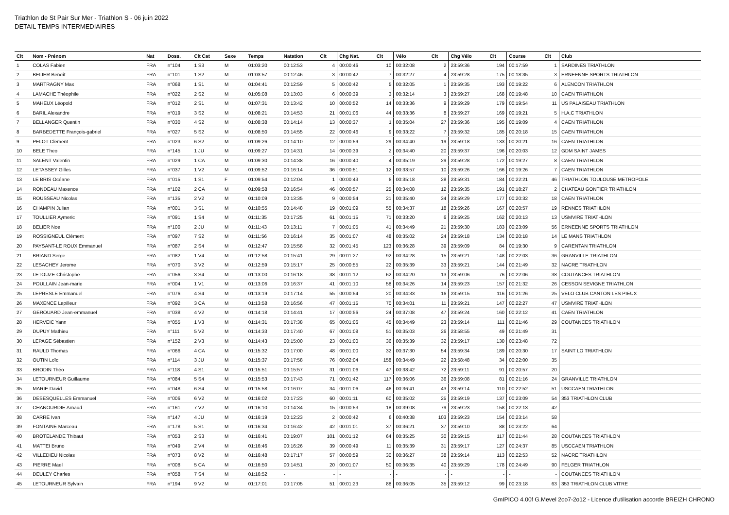Triathlon de St Pair Sur Mer - Triathlon S - 06 juin 2022
DETAIL TEMPS INTERMEDIAIRES
| Clt | Nom - Prénom | Nat | Doss. | Clt Cat | Sexe | Temps | Natation | Clt | Chg Nat. | Clt | Vélo | Clt | Chg Vélo | Clt | Course | Clt | Club |
| --- | --- | --- | --- | --- | --- | --- | --- | --- | --- | --- | --- | --- | --- | --- | --- | --- | --- |
| 1 | COLAS Fabien | FRA | n°104 | 1 S3 | M | 01:03:20 | 00:12:53 | 4 | 00:00:46 | 10 | 00:32:08 | 2 | 23:59:36 | 194 | 00:17:59 | 1 | SARDINES TRIATHLON |
| 2 | BELIER Benoît | FRA | n°101 | 1 S2 | M | 01:03:57 | 00:12:46 | 3 | 00:00:42 | 7 | 00:32:27 | 4 | 23:59:28 | 175 | 00:18:35 | 3 | ERNEENNE SPORTS TRIATHLON |
| 3 | MARTRAGNY Max | FRA | n°068 | 1 S1 | M | 01:04:41 | 00:12:59 | 5 | 00:00:42 | 5 | 00:32:05 | 1 | 23:59:35 | 193 | 00:19:22 | 6 | ALENCON TRIATHLON |
| 4 | LAMACHE Théophile | FRA | n°022 | 2 S2 | M | 01:05:08 | 00:13:03 | 6 | 00:00:39 | 3 | 00:32:14 | 3 | 23:59:27 | 168 | 00:19:48 | 10 | CAEN TRIATHLON |
| 5 | MAHEUX Léopold | FRA | n°012 | 2 S1 | M | 01:07:31 | 00:13:42 | 10 | 00:00:52 | 14 | 00:33:36 | 9 | 23:59:29 | 179 | 00:19:54 | 11 | US PALAISEAU TRIATHLON |
| 6 | BARIL Alexandre | FRA | n°019 | 3 S2 | M | 01:08:21 | 00:14:53 | 21 | 00:01:06 | 44 | 00:33:36 | 8 | 23:59:27 | 169 | 00:19:21 | 5 | H.A.C TRIATHLON |
| 7 | BELLANGER Quentin | FRA | n°030 | 4 S2 | M | 01:08:38 | 00:14:14 | 13 | 00:00:37 | 1 | 00:35:04 | 27 | 23:59:36 | 195 | 00:19:09 | 4 | CAEN TRIATHLON |
| 8 | BARBEDETTE François-gabriel | FRA | n°027 | 5 S2 | M | 01:08:50 | 00:14:55 | 22 | 00:00:46 | 9 | 00:33:22 | 7 | 23:59:32 | 185 | 00:20:18 | 15 | CAEN TRIATHLON |
| 9 | PELOT Clement | FRA | n°023 | 6 S2 | M | 01:09:26 | 00:14:10 | 12 | 00:00:59 | 29 | 00:34:40 | 19 | 23:59:18 | 133 | 00:20:21 | 16 | CAEN TRIATHLON |
| 10 | BELE Theo | FRA | n°145 | 1 JU | M | 01:09:27 | 00:14:31 | 14 | 00:00:39 | 2 | 00:34:40 | 20 | 23:59:37 | 196 | 00:20:03 | 12 | GDM SAINT JAMES |
| 11 | SALENT Valentin | FRA | n°029 | 1 CA | M | 01:09:30 | 00:14:38 | 16 | 00:00:40 | 4 | 00:35:19 | 29 | 23:59:28 | 172 | 00:19:27 | 8 | CAEN TRIATHLON |
| 12 | LETASSEY Gilles | FRA | n°037 | 1 V2 | M | 01:09:52 | 00:16:14 | 36 | 00:00:51 | 12 | 00:33:57 | 10 | 23:59:26 | 166 | 00:19:26 | 7 | CAEN TRIATHLON |
| 13 | LE BRIS Océane | FRA | n°015 | 1 S1 | F | 01:09:54 | 00:12:04 | 1 | 00:00:43 | 8 | 00:35:18 | 28 | 23:59:31 | 184 | 00:22:21 | 46 | TRIATHLON TOULOUSE METROPOLE |
| 14 | RONDEAU Maxence | FRA | n°102 | 2 CA | M | 01:09:58 | 00:16:54 | 46 | 00:00:57 | 25 | 00:34:08 | 12 | 23:59:35 | 191 | 00:18:27 | 2 | CHATEAU GONTIER TRIATHLON |
| 15 | ROUSSEAU Nicolas | FRA | n°135 | 2 V2 | M | 01:10:09 | 00:13:35 | 9 | 00:00:54 | 21 | 00:35:40 | 34 | 23:59:29 | 177 | 00:20:32 | 18 | CAEN TRIATHLON |
| 16 | CHAMPIN Julian | FRA | n°001 | 3 S1 | M | 01:10:55 | 00:14:48 | 19 | 00:01:09 | 55 | 00:34:37 | 18 | 23:59:26 | 167 | 00:20:57 | 19 | RENNES TRIATHLON |
| 17 | TOULLIER Aymeric | FRA | n°091 | 1 S4 | M | 01:11:35 | 00:17:25 | 61 | 00:01:15 | 71 | 00:33:20 | 6 | 23:59:25 | 162 | 00:20:13 | 13 | USMVIRE TRIATHLON |
| 18 | BELIER Noe | FRA | n°100 | 2 JU | M | 01:11:43 | 00:13:11 | 7 | 00:01:05 | 41 | 00:34:49 | 21 | 23:59:30 | 183 | 00:23:09 | 56 | ERNEENNE SPORTS TRIATHLON |
| 19 | ROSSIGNEUL Clément | FRA | n°097 | 7 S2 | M | 01:11:56 | 00:16:14 | 35 | 00:01:07 | 48 | 00:35:02 | 24 | 23:59:18 | 134 | 00:20:18 | 14 | LE MANS TRIATHLON |
| 20 | PAYSANT-LE ROUX Emmanuel | FRA | n°087 | 2 S4 | M | 01:12:47 | 00:15:58 | 32 | 00:01:45 | 123 | 00:36:28 | 39 | 23:59:09 | 84 | 00:19:30 | 9 | CARENTAN TRIATHLON |
| 21 | BRIAND Serge | FRA | n°082 | 1 V4 | M | 01:12:58 | 00:15:41 | 29 | 00:01:27 | 92 | 00:34:28 | 15 | 23:59:21 | 148 | 00:22:03 | 36 | GRANVILLE TRIATHLON |
| 22 | LESACHEY Jerome | FRA | n°070 | 3 V2 | M | 01:12:59 | 00:15:17 | 25 | 00:00:55 | 22 | 00:35:39 | 33 | 23:59:21 | 144 | 00:21:49 | 32 | NACRE TRIATHLON |
| 23 | LETOUZE Christophe | FRA | n°056 | 3 S4 | M | 01:13:00 | 00:16:18 | 38 | 00:01:12 | 62 | 00:34:20 | 13 | 23:59:06 | 76 | 00:22:06 | 38 | COUTANCES TRIATHLON |
| 24 | POULLAIN Jean-marie | FRA | n°004 | 1 V1 | M | 01:13:06 | 00:16:37 | 41 | 00:01:10 | 58 | 00:34:26 | 14 | 23:59:23 | 157 | 00:21:32 | 26 | CESSON SEVIGNE TRIATHLON |
| 25 | LEPRESLE Emmanuel | FRA | n°076 | 4 S4 | M | 01:13:19 | 00:17:14 | 55 | 00:00:54 | 20 | 00:34:33 | 16 | 23:59:15 | 116 | 00:21:26 | 25 | VELO CLUB CANTON LES PIEUX |
| 26 | MAXENCE Lepilleur | FRA | n°092 | 3 CA | M | 01:13:58 | 00:16:56 | 47 | 00:01:15 | 70 | 00:34:01 | 11 | 23:59:21 | 147 | 00:22:27 | 47 | USMVIRE TRIATHLON |
| 27 | GEROUARD Jean-emmanuel | FRA | n°038 | 4 V2 | M | 01:14:18 | 00:14:41 | 17 | 00:00:56 | 24 | 00:37:08 | 47 | 23:59:24 | 160 | 00:22:12 | 41 | CAEN TRIATHLON |
| 28 | HERVEIC Yann | FRA | n°055 | 1 V3 | M | 01:14:31 | 00:17:38 | 65 | 00:01:06 | 45 | 00:34:49 | 23 | 23:59:14 | 111 | 00:21:46 | 29 | COUTANCES TRIATHLON |
| 29 | DUPUY Mathieu | FRA | n°111 | 5 V2 | M | 01:14:33 | 00:17:40 | 67 | 00:01:08 | 51 | 00:35:03 | 26 | 23:58:55 | 49 | 00:21:49 | 31 | |
| 30 | LEPAGE Sébastien | FRA | n°152 | 2 V3 | M | 01:14:43 | 00:15:00 | 23 | 00:01:00 | 36 | 00:35:39 | 32 | 23:59:17 | 130 | 00:23:48 | 72 | |
| 31 | RAULD Thomas | FRA | n°066 | 4 CA | M | 01:15:32 | 00:17:00 | 48 | 00:01:00 | 32 | 00:37:30 | 54 | 23:59:34 | 189 | 00:20:30 | 17 | SAINT LO TRIATHLON |
| 32 | OUTIN Loïc | FRA | n°114 | 3 JU | M | 01:15:37 | 00:17:58 | 76 | 00:02:04 | 158 | 00:34:49 | 22 | 23:58:48 | 34 | 00:22:00 | 35 | |
| 33 | BRODIN Théo | FRA | n°118 | 4 S1 | M | 01:15:51 | 00:15:57 | 31 | 00:01:06 | 47 | 00:38:42 | 72 | 23:59:11 | 91 | 00:20:57 | 20 | |
| 34 | LETOURNEUR Guillaume | FRA | n°084 | 5 S4 | M | 01:15:53 | 00:17:43 | 71 | 00:01:42 | 117 | 00:36:06 | 36 | 23:59:08 | 81 | 00:21:16 | 24 | GRANVILLE TRIATHLON |
| 35 | MARIE David | FRA | n°048 | 6 S4 | M | 01:15:58 | 00:16:07 | 34 | 00:01:06 | 46 | 00:36:41 | 43 | 23:59:14 | 110 | 00:22:52 | 51 | USCCAEN TRIATHLON |
| 36 | DESESQUELLES Emmanuel | FRA | n°006 | 6 V2 | M | 01:16:02 | 00:17:23 | 60 | 00:01:11 | 60 | 00:35:02 | 25 | 23:59:19 | 137 | 00:23:09 | 54 | 353 TRIATHLON CLUB |
| 37 | CHANOURDIE Arnaud | FRA | n°161 | 7 V2 | M | 01:16:10 | 00:14:34 | 15 | 00:00:53 | 18 | 00:39:08 | 79 | 23:59:23 | 158 | 00:22:13 | 42 | |
| 38 | CARRE Ivan | FRA | n°147 | 4 JU | M | 01:16:19 | 00:12:23 | 2 | 00:00:42 | 6 | 00:40:38 | 103 | 23:59:23 | 154 | 00:23:14 | 58 | |
| 39 | FONTAINE Marceau | FRA | n°178 | 5 S1 | M | 01:16:34 | 00:16:42 | 42 | 00:01:01 | 37 | 00:36:21 | 37 | 23:59:10 | 88 | 00:23:22 | 64 | |
| 40 | BROTELANDE Thibaut | FRA | n°053 | 2 S3 | M | 01:16:41 | 00:19:07 | 101 | 00:01:12 | 64 | 00:35:25 | 30 | 23:59:15 | 117 | 00:21:44 | 28 | COUTANCES TRIATHLON |
| 41 | MATTEI Bruno | FRA | n°049 | 2 V4 | M | 01:16:46 | 00:16:26 | 39 | 00:00:49 | 11 | 00:35:39 | 31 | 23:59:17 | 127 | 00:24:37 | 85 | USCCAEN TRIATHLON |
| 42 | VILLEDIEU Nicolas | FRA | n°073 | 8 V2 | M | 01:16:48 | 00:17:17 | 57 | 00:00:59 | 30 | 00:36:27 | 38 | 23:59:14 | 113 | 00:22:53 | 52 | NACRE TRIATHLON |
| 43 | PIERRE Mael | FRA | n°008 | 5 CA | M | 01:16:50 | 00:14:51 | 20 | 00:01:07 | 50 | 00:36:35 | 40 | 23:59:29 | 178 | 00:24:49 | 90 | FELGER TRIATHLON |
| 44 | DEULEY Charles | FRA | n°058 | 7 S4 | M | 01:16:52 | - | - | - | - | - | - | - | - | - | - | COUTANCES TRIATHLON |
| 45 | LETOURNEUR Sylvain | FRA | n°194 | 9 V2 | M | 01:17:01 | 00:17:05 | 51 | 00:01:23 | 88 | 00:36:05 | 35 | 23:59:12 | 99 | 00:23:18 | 63 | 353 TRIATHLON CLUB VITRE |
GmIPICO 4.00f G.Mevel 2oo7-2o12 - Licence d'utilisation accorde BREIZH CHRONO